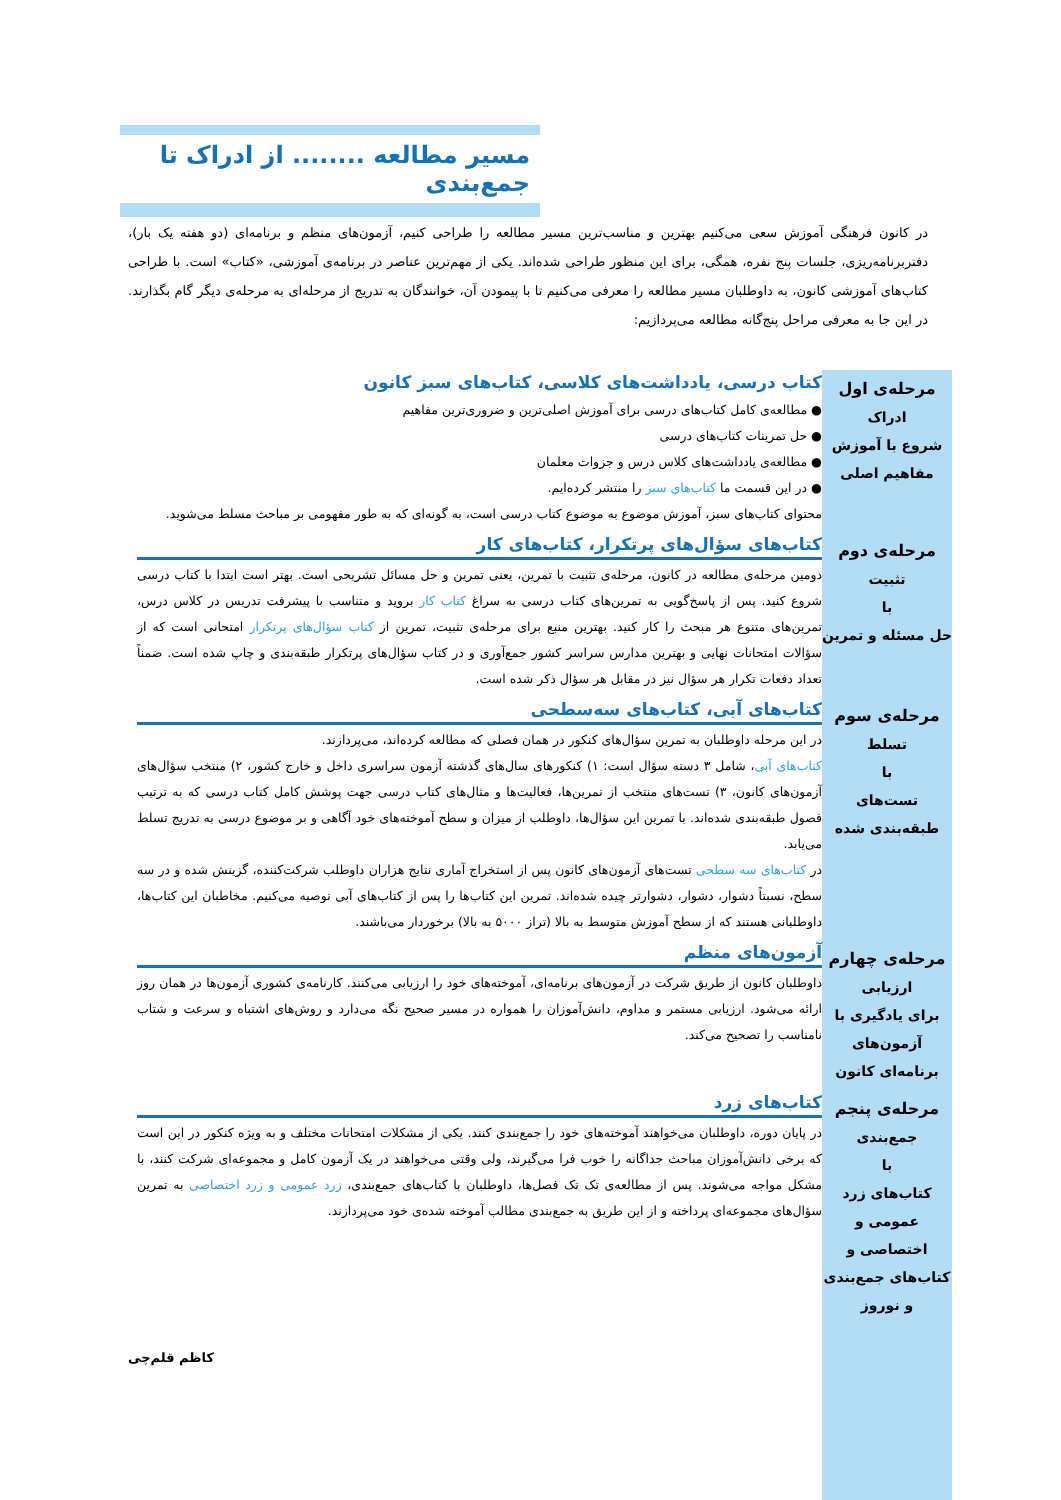مسیر مطالعه ........ از ادراک تا جمع‌بندی
در کانون فرهنگی آموزش سعی می‌کنیم بهترین و مناسب‌ترین مسیر مطالعه را طراحی کنیم، آزمون‌های منظم و برنامه‌ای (دو هفته یک بار)، دفتربرنامه‌ریزی، جلسات پنج نفره، همگی، برای این منظور طراحی شده‌اند. یکی از مهم‌ترین عناصر در برنامه‌ی آموزشی، «کتاب» است. با طراحی کتاب‌های آموزشی کانون، به داوطلبان مسیر مطالعه را معرفی می‌کنیم تا با پیمودن آن، خوانندگان به تدریج از مرحله‌ای به مرحله‌ی دیگر گام بگذارند. در این جا به معرفی مراحل پنج‌گانه مطالعه می‌پردازیم:
مرحله‌ی اول
ادراک
شروع با آموزش مفاهیم اصلی
کتاب درسی، یادداشت‌های کلاسی، کتاب‌های سبز کانون
● مطالعه‌ی کامل کتاب‌های درسی برای آموزش اصلی‌ترین و ضروری‌ترین مفاهیم
● حل تمرینات کتاب‌های درسی
● مطالعه‌ی یادداشت‌های کلاس درس و جزوات معلمان
● در این قسمت ما کتاب‌های سبز را منتشر کرده‌ایم.
محتوای کتاب‌های سبز، آموزش موضوع به موضوع کتاب درسی است، به گونه‌ای که به طور مفهومی بر مباحث مسلط می‌شوید.
مرحله‌ی دوم
تثبیت
با
حل مسئله و تمرین
کتاب‌های سؤال‌های پرتکرار، کتاب‌های کار
دومین مرحله‌ی مطالعه در کانون، مرحله‌ی تثبیت با تمرین، یعنی تمرین و حل مسائل تشریحی است. بهتر است ابتدا با کتاب درسی شروع کنید. پس از پاسخ‌گویی به تمرین‌های کتاب درسی به سراغ کتاب کار بروید و متناسب با پیشرفت تدریس در کلاس درس، تمرین‌های متنوع هر مبحث را کار کنید. بهترین منبع برای مرحله‌ی تثبیت، تمرین از کتاب سؤال‌های پرتکرار امتحانی است که از سؤالات امتحانات نهایی و بهترین مدارس سراسر کشور جمع‌آوری و در کتاب سؤال‌های پرتکرار طبقه‌بندی و چاپ شده است. ضمناً تعداد دفعات تکرار هر سؤال نیز در مقابل هر سؤال ذکر شده است.
مرحله‌ی سوم
تسلط
با
تست‌های طبقه‌بندی شده
کتاب‌های آبی، کتاب‌های سه‌سطحی
در این مرحله داوطلبان به تمرین سؤال‌های کنکور در همان فصلی که مطالعه کرده‌اند، می‌پردازند.
کتاب‌های آبی، شامل ۳ دسته سؤال است: ۱) کنکورهای سال‌های گذشته آزمون سراسری داخل و خارج کشور، ۲) منتخب سؤال‌های آزمون‌های کانون، ۳) تست‌های منتخب از تمرین‌ها، فعالیت‌ها و مثال‌های کتاب درسی جهت پوشش کامل کتاب درسی که به ترتیب فصول طبقه‌بندی شده‌اند. با تمرین این سؤال‌ها، داوطلب از میزان و سطح آموخته‌های خود آگاهی و بر موضوع درسی به تدریج تسلط می‌یابد.
در کتاب‌های سه سطحی تست‌های آزمون‌های کانون پس از استخراج آماری نتایج هزاران داوطلب شرکت‌کننده، گزینش شده و در سه سطح، نسبتاً دشوار، دشوار، دشوارتر چیده شده‌اند. تمرین این کتاب‌ها را پس از کتاب‌های آبی توصیه می‌کنیم. مخاطبان این کتاب‌ها، داوطلبانی هستند که از سطح آموزش متوسط به بالا (تراز ۵۰۰۰ به بالا) برخوردار می‌باشند.
مرحله‌ی چهارم
ارزیابی
برای یادگیری با آزمون‌های برنامه‌ای کانون
آزمون‌های منظم
داوطلبان کانون از طریق شرکت در آزمون‌های برنامه‌ای، آموخته‌های خود را ارزیابی می‌کنند. کارنامه‌ی کشوری آزمون‌ها در همان روز ارائه می‌شود. ارزیابی مستمر و مداوم، دانش‌آموزان را همواره در مسیر صحیح نگه می‌دارد و روش‌های اشتباه و سرعت و شتاب نامناسب را تصحیح می‌کند.
مرحله‌ی پنجم
جمع‌بندی
با
کتاب‌های زرد عمومی و اختصاصی و کتاب‌های جمع‌بندی و نوروز
کتاب‌های زرد
در پایان دوره، داوطلبان می‌خواهند آموخته‌های خود را جمع‌بندی کنند. یکی از مشکلات امتحانات مختلف و به ویژه کنکور در این است که برخی دانش‌آموزان مباحث جداگانه را خوب فرا می‌گیرند، ولی وقتی می‌خواهند در یک آزمون کامل و مجموعه‌ای شرکت کنند، با مشکل مواجه می‌شوند. پس از مطالعه‌ی تک تک فصل‌ها، داوطلبان با کتاب‌های جمع‌بندی، زرد عمومی و زرد اختصاصی به تمرین سؤال‌های مجموعه‌ای پرداخته و از این طریق به جمع‌بندی مطالب آموخته شده‌ی خود می‌پردازند.
کاظم قلم‌چی